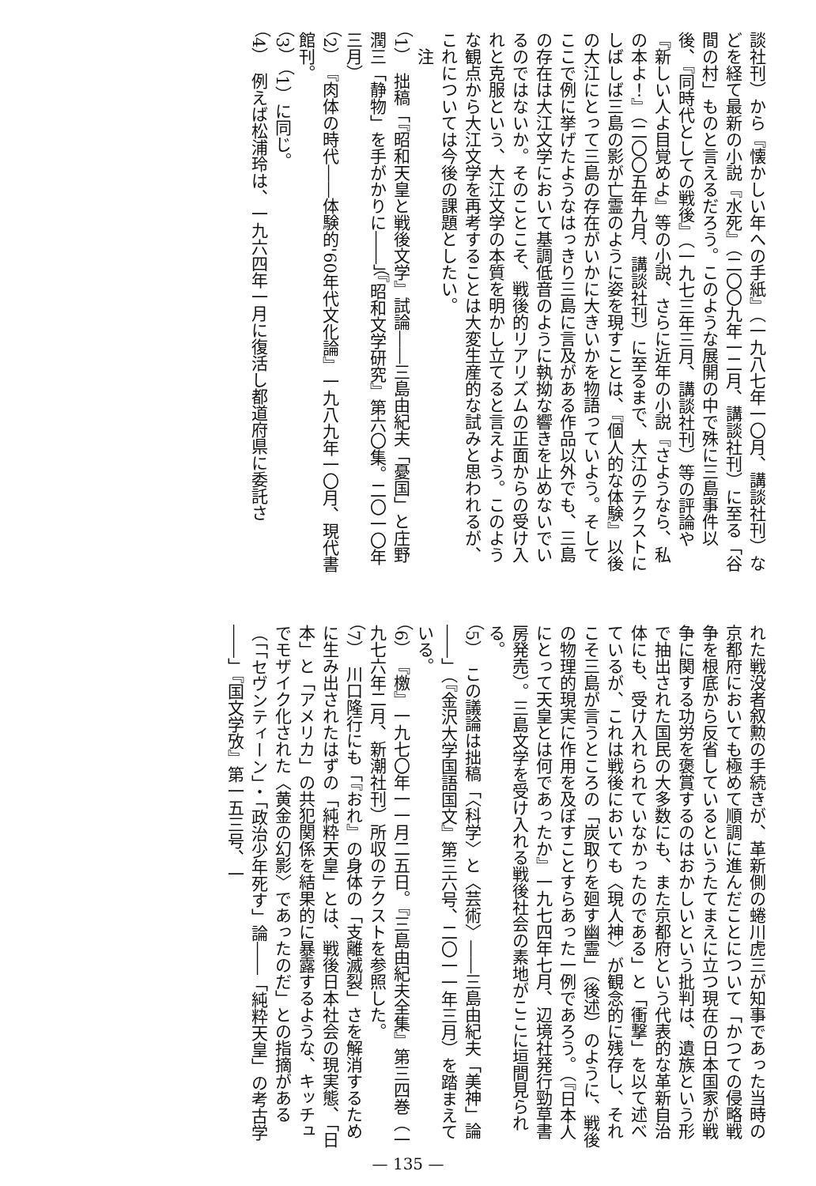談社刊）から『懐かしい年への手紙』（一九八七年一〇月、講談社刊）などを経て最新の小説『水死』（二〇〇九年一二月、講談社刊）に至る「谷間の村」ものと言えるだろう。このような展開の中で殊に三島事件以後、『同時代としての戦後』（一九七三年三月、講談社刊）等の評論や『新しい人よ目覚めよ』等の小説、さらに近年の小説『さようなら、私の本よ！』（二〇〇五年九月、講談社刊）に至るまで、大江のテクストにしばしば三島の影が亡霊のように姿を現すことは、『個人的な体験』以後の大江にとって三島の存在がいかに大きいかを物語っていよう。そしてここで例に挙げたようなはっきり三島に言及がある作品以外でも、三島の存在は大江文学において基調低音のように執拗な響きを止めないでいるのではないか。そのことこそ、戦後的リアリズムの正面からの受け入れと克服という、大江文学の本質を明かし立てると言えよう。このような観点から大江文学を再考することは大変生産的な試みと思われるが、これについては今後の課題としたい。
　注
（1）　拙稿「『昭和天皇と戦後文学』試論――三島由紀夫「憂国」と庄野潤三「静物」を手がかりに――」（『昭和文学研究』第六〇集。二〇一〇年三月）
（2）　『肉体の時代――体験的'60年代文化論』一九八九年一〇月、現代書館刊。
（3）　（1）に同じ。
（4）　例えば松浦玲は、一九六四年一月に復活し都道府県に委託さ
れた戦没者叙勲の手続きが、革新側の蜷川虎三が知事であった当時の京都府においても極めて順調に進んだことについて「かつての侵略戦争を根底から反省しているというたてまえに立つ現在の日本国家が戦争に関する功労を褒賞するのはおかしいという批判は、遺族という形で抽出された国民の大多数にも、また京都府という代表的な革新自治体にも、受け入れられていなかったのである」と「衝撃」を以て述べているが、これは戦後においても〈現人神〉が観念的に残存し、それこそ三島が言うところの「炭取りを廻す幽霊」（後述）のように、戦後の物理的現実に作用を及ぼすことすらあった一例であろう。（『日本人にとって天皇とは何であったか』一九七四年七月、辺境社発行勁草書房発売）。三島文学を受け入れる戦後社会の素地がここに垣間見られる。
（5）　この議論は拙稿「〈科学〉と〈芸術〉――三島由紀夫「美神」論――」（『金沢大学国語国文』第三六号、二〇一一年三月）を踏まえている。
（6）　『檄』一九七〇年一一月二五日。『三島由紀夫全集』第三四巻（一九七六年二月、新潮社刊）所収のテクストを参照した。
（7）　川口隆行にも「『おれ』の身体の「支離滅裂」さを解消するために生み出されたはずの「純粋天皇」とは、戦後日本社会の現実態、「日本」と「アメリカ」の共犯関係を結果的に暴露するような、キッチュでモザイク化された〈黄金の幻影〉であったのだ」との指摘がある（「「セヴンティーン」・「政治少年死す」論――「純粋天皇」の考古学――」『国文学攷』第一五三号、一
— 135 —